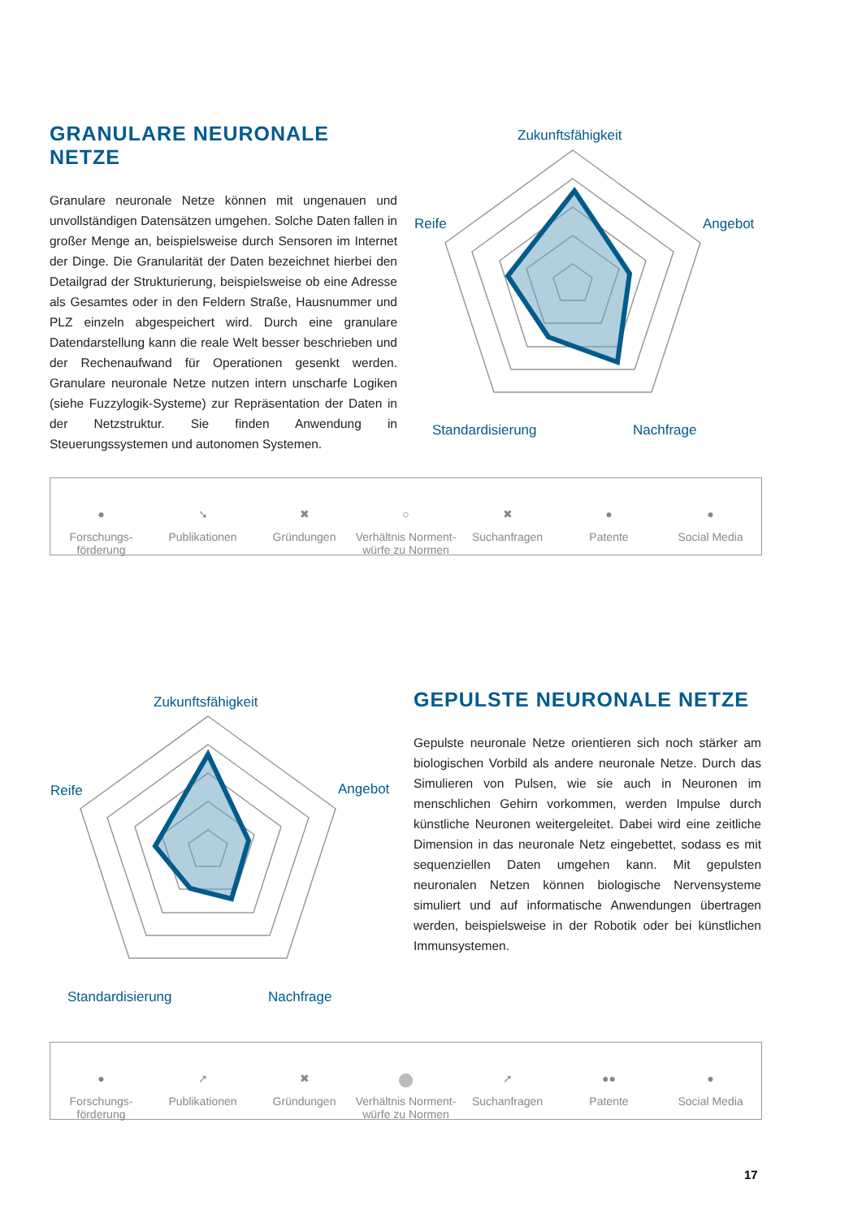GRANULARE NEURONALE NETZE
Granulare neuronale Netze können mit ungenauen und unvollständigen Datensätzen umgehen. Solche Daten fallen in großer Menge an, beispielsweise durch Sensoren im Internet der Dinge. Die Granularität der Daten bezeichnet hierbei den Detailgrad der Strukturierung, beispielsweise ob eine Adresse als Gesamtes oder in den Feldern Straße, Hausnummer und PLZ einzeln abgespeichert wird. Durch eine granulare Datendarstellung kann die reale Welt besser beschrieben und der Rechenaufwand für Operationen gesenkt werden. Granulare neuronale Netze nutzen intern unscharfe Logiken (siehe Fuzzylogik-Systeme) zur Repräsentation der Daten in der Netzstruktur. Sie finden Anwendung in Steuerungssystemen und autonomen Systemen.
Zukunftsfähigkeit
Reife Angebot
Standardisierung Nachfrage
●
Forschungs-
förderung
➘
Publikationen
✖
Gründungen
○
Verhältnis Norment-
würfe zu Normen
✖
Suchanfragen
●
Patente
●
Social Media
Zukunftsfähigkeit
Reife Angebot
Standardisierung Nachfrage
GEPULSTE NEURONALE NETZE
Gepulste neuronale Netze orientieren sich noch stärker am biologischen Vorbild als andere neuronale Netze. Durch das Simulieren von Pulsen, wie sie auch in Neuronen im menschlichen Gehirn vorkommen, werden Impulse durch künstliche Neuronen weitergeleitet. Dabei wird eine zeitliche Dimension in das neuronale Netz eingebettet, sodass es mit sequenziellen Daten umgehen kann. Mit gepulsten neuronalen Netzen können biologische Nervensysteme simuliert und auf informatische Anwendungen übertragen werden, beispielsweise in der Robotik oder bei künstlichen Immunsystemen.
●
Forschungs-
förderung
➚
Publikationen
✖
Gründungen
●
Verhältnis Norment-
würfe zu Normen
➚
Suchanfragen
●●
Patente
●
Social Media
17